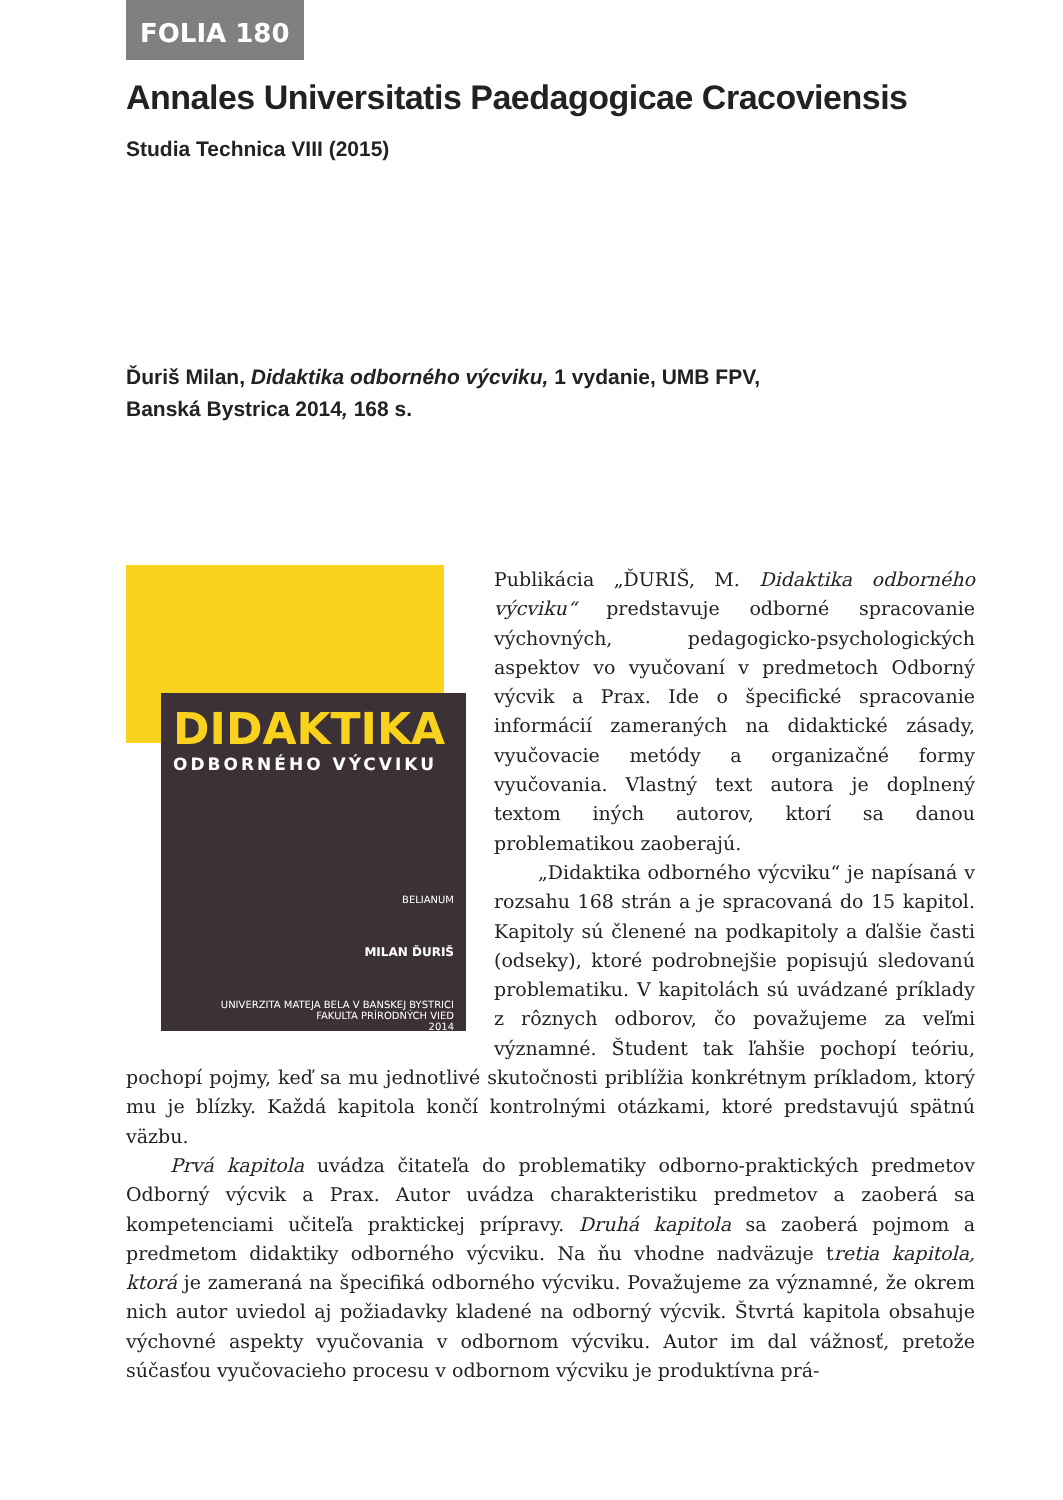FOLIA 180
Annales Universitatis Paedagogicae Cracoviensis
Studia Technica VIII (2015)
Ďuriš Milan, Didaktika odborného výcviku, 1 vydanie, UMB FPV,
Banská Bystrica 2014, 168 s.
DIDAKTIKA
ODBORNÉHO VÝCVIKU
BELIANUM
MILAN ĎURIŠ
UNIVERZITA MATEJA BELA V BANSKEJ BYSTRICI
FAKULTA PRÍRODNÝCH VIED
2014
Publikácia „ĎURIŠ, M. Didaktika odborného výcviku“ predstavuje odborné spracovanie výchovných, pedagogicko-psychologických aspektov vo vyučovaní v predmetoch Odborný výcvik a Prax. Ide o špecifické spracovanie informácií zameraných na didaktické zásady, vyučovacie metódy a organizačné formy vyučovania. Vlastný text autora je doplnený textom iných autorov, ktorí sa danou problematikou zaoberajú.
„Didaktika odborného výcviku“ je napísaná v rozsahu 168 strán a je spracovaná do 15 kapitol. Kapitoly sú členené na podkapitoly a ďalšie časti (odseky), ktoré podrobnejšie popisujú sledovanú problematiku. V kapitolách sú uvádzané príklady z rôznych odborov, čo považujeme za veľmi významné. Študent tak ľahšie pochopí teóriu, pochopí pojmy, keď sa mu jednotlivé skutočnosti priblížia konkrétnym príkladom, ktorý mu je blízky. Každá kapitola končí kontrolnými otázkami, ktoré predstavujú spätnú väzbu.
Prvá kapitola uvádza čitateľa do problematiky odborno-praktických predmetov Odborný výcvik a Prax. Autor uvádza charakteristiku predmetov a zaoberá sa kompetenciami učiteľa praktickej prípravy. Druhá kapitola sa zaoberá pojmom a predmetom didaktiky odborného výcviku. Na ňu vhodne nadväzuje tretia kapitola, ktorá je zameraná na špecifiká odborného výcviku. Považujeme za významné, že okrem nich autor uviedol aj požiadavky kladené na odborný výcvik. Štvrtá kapitola obsahuje výchovné aspekty vyučovania v odbornom výcviku. Autor im dal vážnosť, pretože súčasťou vyučovacieho procesu v odbornom výcviku je produktívna prá-